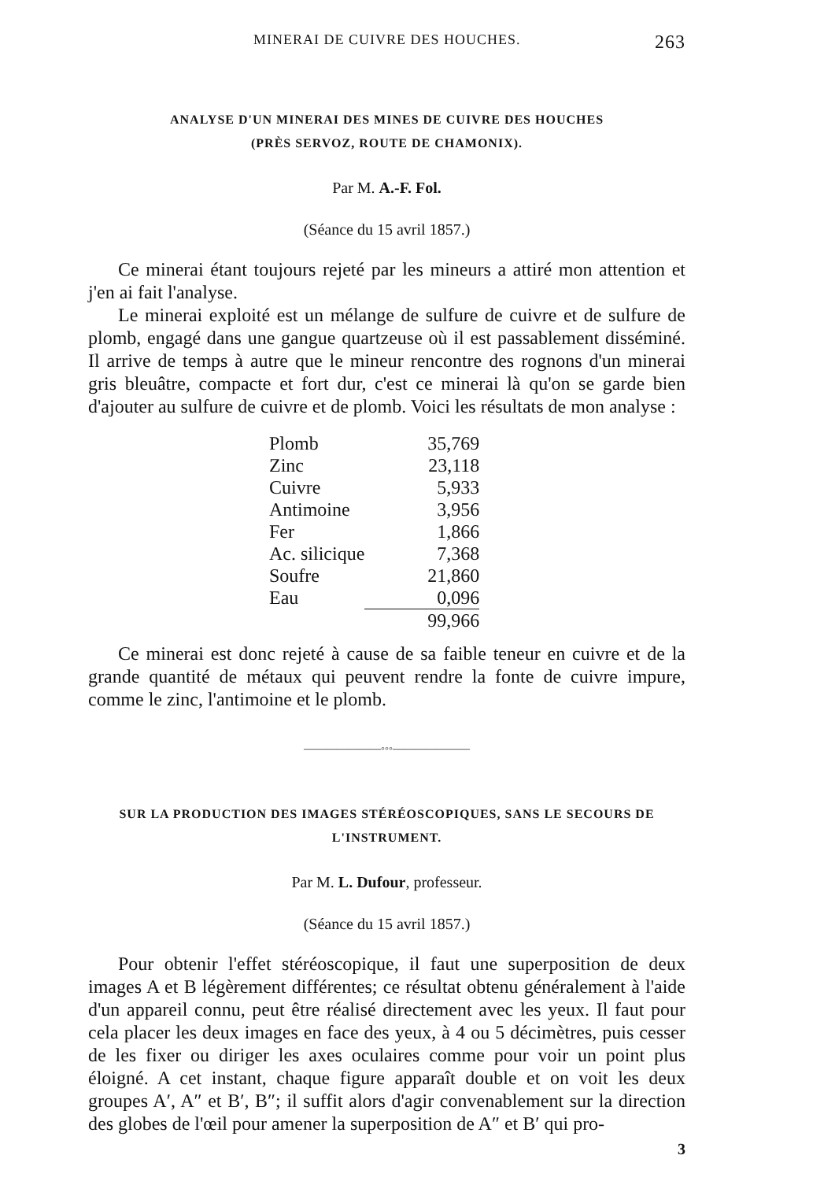MINERAI DE CUIVRE DES HOUCHES. 263
ANALYSE D'UN MINERAI DES MINES DE CUIVRE DES HOUCHES
(PRÈS SERVOZ, ROUTE DE CHAMONIX).
Par M. A.-F. Fol.
(Séance du 15 avril 1857.)
Ce minerai étant toujours rejeté par les mineurs a attiré mon attention et j'en ai fait l'analyse.
Le minerai exploité est un mélange de sulfure de cuivre et de sulfure de plomb, engagé dans une gangue quartzeuse où il est passablement disséminé. Il arrive de temps à autre que le mineur rencontre des rognons d'un minerai gris bleuâtre, compacte et fort dur, c'est ce minerai là qu'on se garde bien d'ajouter au sulfure de cuivre et de plomb. Voici les résultats de mon analyse :
| Plomb | 35,769 |
| Zinc | 23,118 |
| Cuivre | 5,933 |
| Antimoine | 3,956 |
| Fer | 1,866 |
| Ac. silicique | 7,368 |
| Soufre | 21,860 |
| Eau | 0,096 |
| | 99,966 |
Ce minerai est donc rejeté à cause de sa faible teneur en cuivre et de la grande quantité de métaux qui peuvent rendre la fonte de cuivre impure, comme le zinc, l'antimoine et le plomb.
———————◦◦◦———————
SUR LA PRODUCTION DES IMAGES STÉRÉOSCOPIQUES, SANS LE SECOURS DE L'INSTRUMENT.
Par M. L. Dufour, professeur.
(Séance du 15 avril 1857.)
Pour obtenir l'effet stéréoscopique, il faut une superposition de deux images A et B légèrement différentes; ce résultat obtenu généralement à l'aide d'un appareil connu, peut être réalisé directement avec les yeux. Il faut pour cela placer les deux images en face des yeux, à 4 ou 5 décimètres, puis cesser de les fixer ou diriger les axes oculaires comme pour voir un point plus éloigné. A cet instant, chaque figure apparaît double et on voit les deux groupes A′, A″ et B′, B″; il suffit alors d'agir convenablement sur la direction des globes de l'œil pour amener la superposition de A″ et B′ qui pro-
3